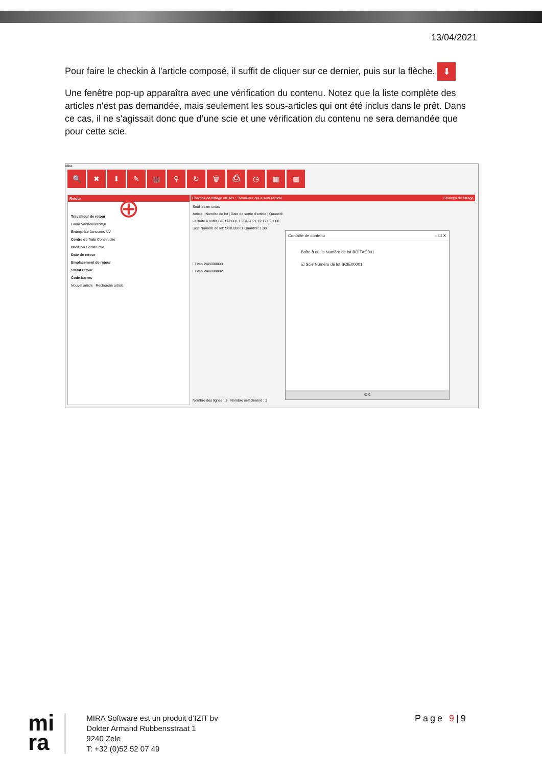13/04/2021
Pour faire le checkin à l'article composé, il suffit de cliquer sur ce dernier, puis sur la flèche. ⬇
Une fenêtre pop-up apparaîtra avec une vérification du contenu. Notez que la liste complète des articles n'est pas demandée, mais seulement les sous-articles qui ont été inclus dans le prêt. Dans ce cas, il ne s'agissait donc que d’une scie et une vérification du contenu ne sera demandée que pour cette scie.
Mira
🔍 ✖ ⬇ ✎ ▤ ⚲ ↻ 🗑 ⎙ ◷ ▦ ▥
Retour
⊕
Travailleur de retour
Laura Vanheuverzwijn
Entreprise Janssens NV
Centre de frais Constructie
Division Constructie
Date de retour
Emplacement de retour
Statut retour
Code-barres
Nouvel article Recherche article
Champs de filtrage utilisés : Travailleur qui a sorti l'article Champs de filtrage
Seul les en cours
Article | Numéro de lot | Date de sortie d'article | Quantité
☑ Boîte à outils BOITAO001 13/04/2021 12:17:02 1.00
Scie Numéro de lot: SCIE00001 Quantité: 1.00
☐ Van VAN000003
☐ Van VAN000002
Nombre des lignes : 3 Nombre sélectionné : 1
Contrôle de contenu – ☐ ✕
Boîte à outils Numéro de lot BOITAO001
☑ Scie Numéro de lot SCIE00001
OK
mi
ra
MIRA Software est un produit d’IZIT bv
Dokter Armand Rubbensstraat 1
9240 Zele
T: +32 (0)52 52 07 49
Page 9|9